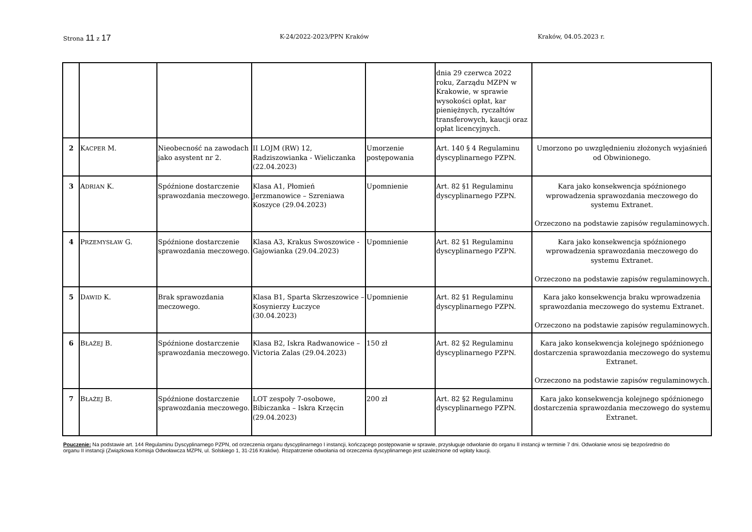Strona 11 z 17 K-24/2022-2023/PPN Kraków Kraków, 04.05.2023 r.
| | | | | | dnia 29 czerwca 2022 roku, Zarządu MZPN w Krakowie, w sprawie wysokości opłat, kar pieniężnych, ryczałtów transferowych, kaucji oraz opłat licencyjnych. | |
| 2 | K ACPER M. | Nieobecność na zawodach jako asystent nr 2. | II LOJM (RW) 12, Radziszowianka - Wieliczanka (22.04.2023) | Umorzenie postępowania | Art. 140 § 4 Regulaminu dyscyplinarnego PZPN. | Umorzono po uwzględnieniu złożonych wyjaśnień od Obwinionego. |
| 3 | A DRIAN K. | Spóźnione dostarczenie sprawozdania meczowego. | Klasa A1, Płomień Jerzmanowice – Szreniawa Koszyce (29.04.2023) | Upomnienie | Art. 82 §1 Regulaminu dyscyplinarnego PZPN. | Kara jako konsekwencja spóźnionego wprowadzenia sprawozdania meczowego do systemu Extranet. Orzeczono na podstawie zapisów regulaminowych. |
| 4 | P RZEMYSŁAW G. | Spóźnione dostarczenie sprawozdania meczowego. | Klasa A3, Krakus Swoszowice - Gajowianka (29.04.2023) | Upomnienie | Art. 82 §1 Regulaminu dyscyplinarnego PZPN. | Kara jako konsekwencja spóźnionego wprowadzenia sprawozdania meczowego do systemu Extranet. Orzeczono na podstawie zapisów regulaminowych. |
| 5 | D AWID K. | Brak sprawozdania meczowego. | Klasa B1, Sparta Skrzeszowice – Kosynierzy Łuczyce (30.04.2023) | Upomnienie | Art. 82 §1 Regulaminu dyscyplinarnego PZPN. | Kara jako konsekwencja braku wprowadzenia sprawozdania meczowego do systemu Extranet. Orzeczono na podstawie zapisów regulaminowych. |
| 6 | B ŁAŻEJ B. | Spóźnione dostarczenie sprawozdania meczowego. | Klasa B2, Iskra Radwanowice – Victoria Zalas (29.04.2023) | 150 zł | Art. 82 §2 Regulaminu dyscyplinarnego PZPN. | Kara jako konsekwencja kolejnego spóźnionego dostarczenia sprawozdania meczowego do systemu Extranet. Orzeczono na podstawie zapisów regulaminowych. |
| 7 | B ŁAŻEJ B. | Spóźnione dostarczenie sprawozdania meczowego. | LOT zespoły 7-osobowe, Bibiczanka – Iskra Krzęcin (29.04.2023) | 200 zł | Art. 82 §2 Regulaminu dyscyplinarnego PZPN. | Kara jako konsekwencja kolejnego spóźnionego dostarczenia sprawozdania meczowego do systemu Extranet. |
Pouczenie: Na podstawie art. 144 Regulaminu Dyscyplinarnego PZPN, od orzeczenia organu dyscyplinarnego I instancji, kończącego postępowanie w sprawie, przysługuje odwołanie do organu II instancji w terminie 7 dni. Odwołanie wnosi się bezpośrednio do organu II instancji (Związkowa Komisja Odwoławcza MZPN, ul. Solskiego 1, 31-216 Kraków). Rozpatrzenie odwołania od orzeczenia dyscyplinarnego jest uzależnione od wpłaty kaucji.